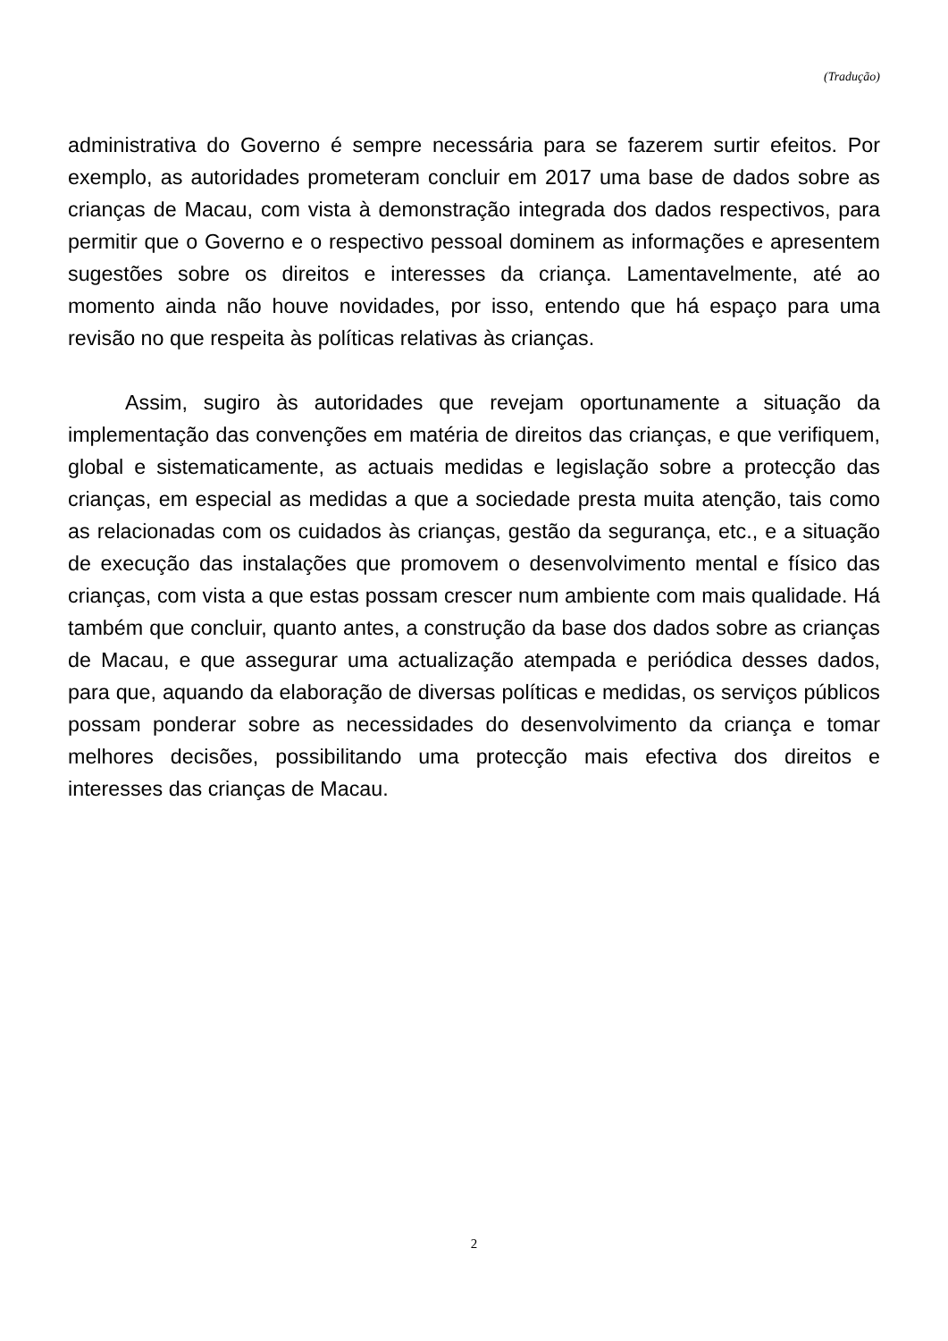(Tradução)
administrativa do Governo é sempre necessária para se fazerem surtir efeitos. Por exemplo, as autoridades prometeram concluir em 2017 uma base de dados sobre as crianças de Macau, com vista à demonstração integrada dos dados respectivos, para permitir que o Governo e o respectivo pessoal dominem as informações e apresentem sugestões sobre os direitos e interesses da criança. Lamentavelmente, até ao momento ainda não houve novidades, por isso, entendo que há espaço para uma revisão no que respeita às políticas relativas às crianças.
Assim, sugiro às autoridades que revejam oportunamente a situação da implementação das convenções em matéria de direitos das crianças, e que verifiquem, global e sistematicamente, as actuais medidas e legislação sobre a protecção das crianças, em especial as medidas a que a sociedade presta muita atenção, tais como as relacionadas com os cuidados às crianças, gestão da segurança, etc., e a situação de execução das instalações que promovem o desenvolvimento mental e físico das crianças, com vista a que estas possam crescer num ambiente com mais qualidade. Há também que concluir, quanto antes, a construção da base dos dados sobre as crianças de Macau, e que assegurar uma actualização atempada e periódica desses dados, para que, aquando da elaboração de diversas políticas e medidas, os serviços públicos possam ponderar sobre as necessidades do desenvolvimento da criança e tomar melhores decisões, possibilitando uma protecção mais efectiva dos direitos e interesses das crianças de Macau.
2